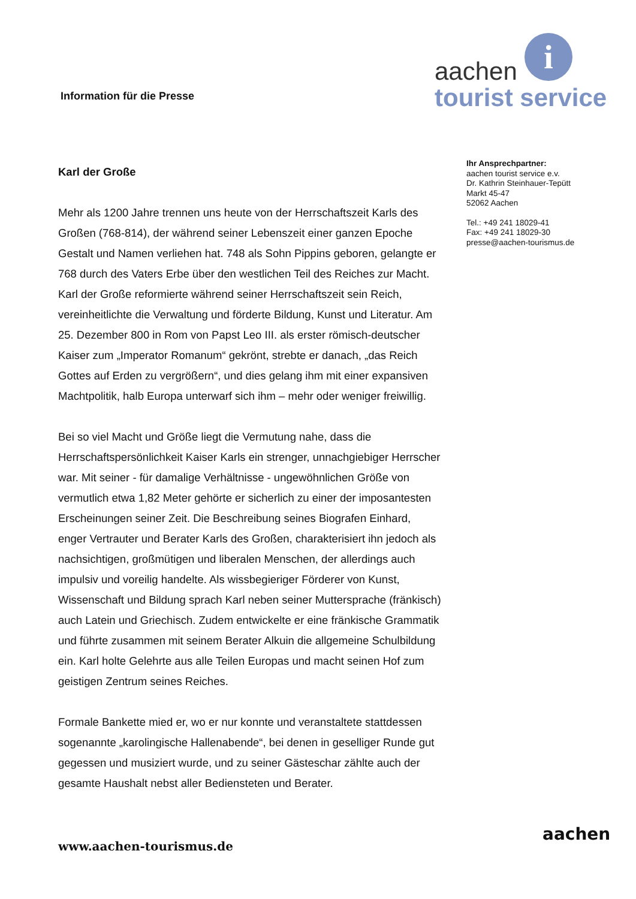Information für die Presse
i
aachen
tourist service
Karl der Große
Mehr als 1200 Jahre trennen uns heute von der Herrschaftszeit Karls des Großen (768-814), der während seiner Lebenszeit einer ganzen Epoche Gestalt und Namen verliehen hat. 748 als Sohn Pippins geboren, gelangte er 768 durch des Vaters Erbe über den westlichen Teil des Reiches zur Macht. Karl der Große reformierte während seiner Herrschaftszeit sein Reich, vereinheitlichte die Verwaltung und förderte Bildung, Kunst und Literatur. Am 25. Dezember 800 in Rom von Papst Leo III. als erster römisch-deutscher Kaiser zum „Imperator Romanum“ gekrönt, strebte er danach, „das Reich Gottes auf Erden zu vergrößern“, und dies gelang ihm mit einer expansiven Machtpolitik, halb Europa unterwarf sich ihm – mehr oder weniger freiwillig.
Bei so viel Macht und Größe liegt die Vermutung nahe, dass die Herrschaftspersönlichkeit Kaiser Karls ein strenger, unnachgiebiger Herrscher war. Mit seiner - für damalige Verhältnisse - ungewöhnlichen Größe von vermutlich etwa 1,82 Meter gehörte er sicherlich zu einer der imposantesten Erscheinungen seiner Zeit. Die Beschreibung seines Biografen Einhard, enger Vertrauter und Berater Karls des Großen, charakterisiert ihn jedoch als nachsichtigen, großmütigen und liberalen Menschen, der allerdings auch impulsiv und voreilig handelte. Als wissbegieriger Förderer von Kunst, Wissenschaft und Bildung sprach Karl neben seiner Muttersprache (fränkisch) auch Latein und Griechisch. Zudem entwickelte er eine fränkische Grammatik und führte zusammen mit seinem Berater Alkuin die allgemeine Schulbildung ein. Karl holte Gelehrte aus alle Teilen Europas und macht seinen Hof zum geistigen Zentrum seines Reiches.
Formale Bankette mied er, wo er nur konnte und veranstaltete stattdessen sogenannte „karolingische Hallenabende“, bei denen in geselliger Runde gut gegessen und musiziert wurde, und zu seiner Gästeschar zählte auch der gesamte Haushalt nebst aller Bediensteten und Berater.
Ihr Ansprechpartner:
aachen tourist service e.v.
Dr. Kathrin Steinhauer-Tepütt
Markt 45-47
52062 Aachen
Tel.: +49 241 18029-41
Fax: +49 241 18029-30
presse@aachen-tourismus.de
www.aachen-tourismus.de
aachen